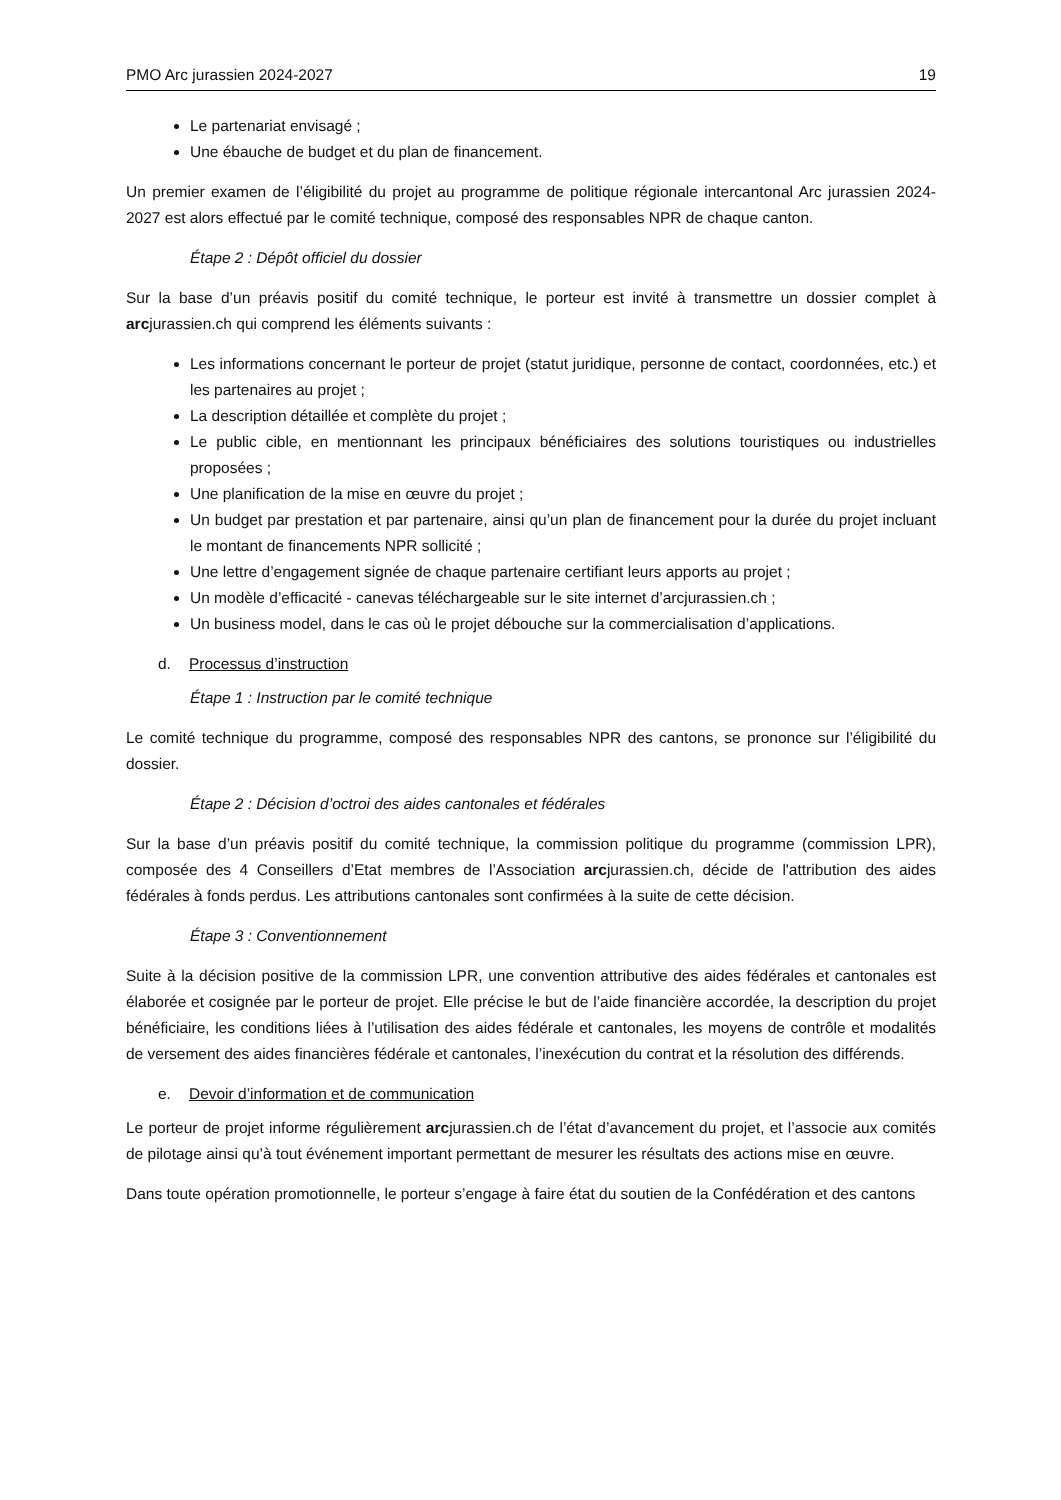PMO Arc jurassien 2024-2027 19
Le partenariat envisagé ;
Une ébauche de budget et du plan de financement.
Un premier examen de l’éligibilité du projet au programme de politique régionale intercantonal Arc jurassien 2024-2027 est alors effectué par le comité technique, composé des responsables NPR de chaque canton.
Étape 2 : Dépôt officiel du dossier
Sur la base d’un préavis positif du comité technique, le porteur est invité à transmettre un dossier complet à arcjurassien.ch qui comprend les éléments suivants :
Les informations concernant le porteur de projet (statut juridique, personne de contact, coordonnées, etc.) et les partenaires au projet ;
La description détaillée et complète du projet ;
Le public cible, en mentionnant les principaux bénéficiaires des solutions touristiques ou industrielles proposées ;
Une planification de la mise en œuvre du projet ;
Un budget par prestation et par partenaire, ainsi qu’un plan de financement pour la durée du projet incluant le montant de financements NPR sollicité ;
Une lettre d’engagement signée de chaque partenaire certifiant leurs apports au projet ;
Un modèle d’efficacité - canevas téléchargeable sur le site internet d’arcjurassien.ch ;
Un business model, dans le cas où le projet débouche sur la commercialisation d’applications.
d. Processus d’instruction
Étape 1 : Instruction par le comité technique
Le comité technique du programme, composé des responsables NPR des cantons, se prononce sur l’éligibilité du dossier.
Étape 2 : Décision d’octroi des aides cantonales et fédérales
Sur la base d’un préavis positif du comité technique, la commission politique du programme (commission LPR), composée des 4 Conseillers d’Etat membres de l’Association arcjurassien.ch, décide de l'attribution des aides fédérales à fonds perdus. Les attributions cantonales sont confirmées à la suite de cette décision.
Étape 3 : Conventionnement
Suite à la décision positive de la commission LPR, une convention attributive des aides fédérales et cantonales est élaborée et cosignée par le porteur de projet. Elle précise le but de l’aide financière accordée, la description du projet bénéficiaire, les conditions liées à l’utilisation des aides fédérale et cantonales, les moyens de contrôle et modalités de versement des aides financières fédérale et cantonales, l’inexécution du contrat et la résolution des différends.
e. Devoir d’information et de communication
Le porteur de projet informe régulièrement arcjurassien.ch de l’état d’avancement du projet, et l’associe aux comités de pilotage ainsi qu’à tout événement important permettant de mesurer les résultats des actions mise en œuvre.
Dans toute opération promotionnelle, le porteur s’engage à faire état du soutien de la Confédération et des cantons